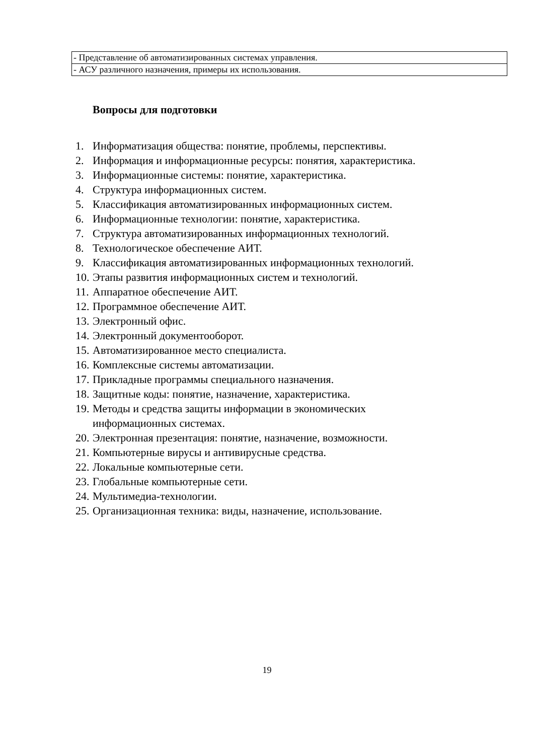| - Представление об автоматизированных системах управления. |
| - АСУ различного назначения, примеры их использования. |
Вопросы для подготовки
1. Информатизация общества: понятие, проблемы, перспективы.
2. Информация и информационные ресурсы: понятия, характеристика.
3. Информационные системы: понятие, характеристика.
4. Структура информационных систем.
5. Классификация автоматизированных информационных систем.
6. Информационные технологии: понятие, характеристика.
7. Структура автоматизированных информационных технологий.
8. Технологическое обеспечение АИТ.
9. Классификация автоматизированных информационных технологий.
10. Этапы развития информационных систем и технологий.
11. Аппаратное обеспечение АИТ.
12. Программное обеспечение АИТ.
13. Электронный офис.
14. Электронный документооборот.
15. Автоматизированное место специалиста.
16. Комплексные системы автоматизации.
17. Прикладные программы специального назначения.
18. Защитные коды: понятие, назначение, характеристика.
19. Методы и средства защиты информации в экономических
информационных системах.
20. Электронная презентация: понятие, назначение, возможности.
21. Компьютерные вирусы и антивирусные средства.
22. Локальные компьютерные сети.
23. Глобальные компьютерные сети.
24. Мультимедиа-технологии.
25. Организационная техника: виды, назначение, использование.
19